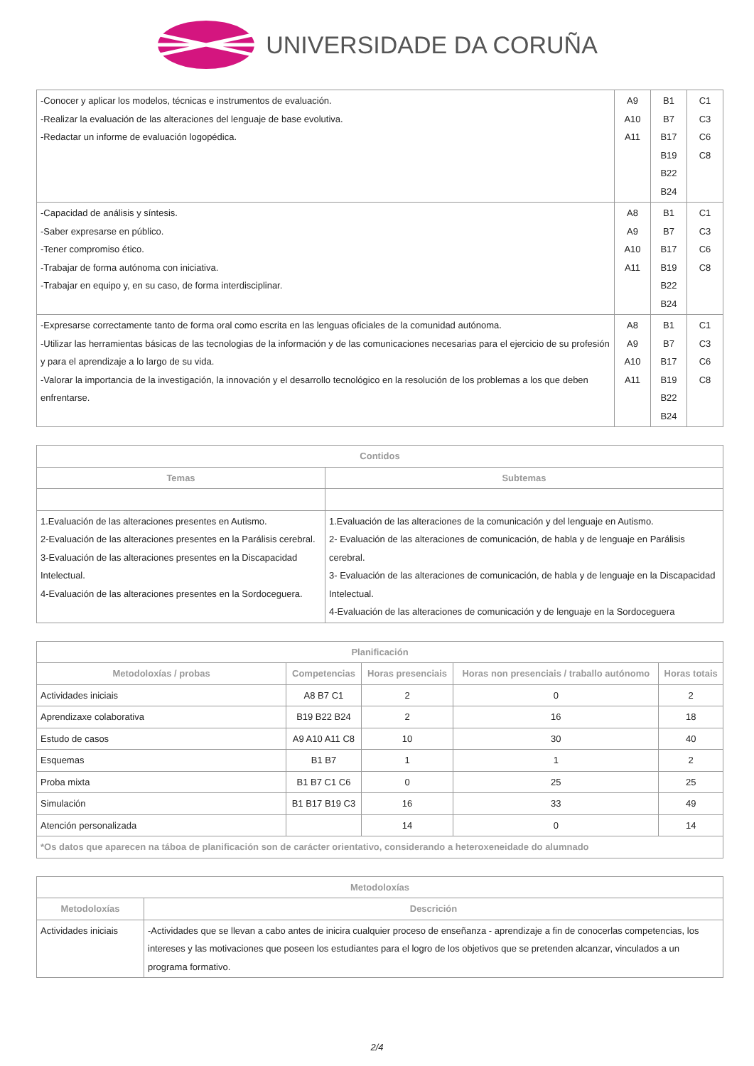UNIVERSIDADE DA CORUÑA
| -Conocer y aplicar los modelos, técnicas e instrumentos de evaluación. -Realizar la evaluación de las alteraciones del lenguaje de base evolutiva. -Redactar un informe de evaluación logopédica. | A9 A10 A11 | B1 B7 B17 B19 B22 B24 | C1 C3 C6 C8 |
| -Capacidad de análisis y síntesis. -Saber expresarse en público. -Tener compromiso ético. -Trabajar de forma autónoma con iniciativa. -Trabajar en equipo y, en su caso, de forma interdisciplinar. | A8 A9 A10 A11 | B1 B7 B17 B19 B22 B24 | C1 C3 C6 C8 |
| -Expresarse correctamente tanto de forma oral como escrita en las lenguas oficiales de la comunidad autónoma. -Utilizar las herramientas básicas de las tecnologias de la información y de las comunicaciones necesarias para el ejercicio de su profesión y para el aprendizaje a lo largo de su vida. -Valorar la importancia de la investigación, la innovación y el desarrollo tecnológico en la resolución de los problemas a los que deben enfrentarse. | A8 A9 A10 A11 | B1 B7 B17 B19 B22 B24 | C1 C3 C6 C8 |
| Contidos | |
| --- | --- |
| Temas | Subtemas |
| 1.Evaluación de las alteraciones presentes en Autismo. 2-Evaluación de las alteraciones presentes en la Parálisis cerebral. 3-Evaluación de las alteraciones presentes en la Discapacidad Intelectual. 4-Evaluación de las alteraciones presentes en la Sordoceguera. | 1.Evaluación de las alteraciones de la comunicación y del lenguaje en Autismo. 2- Evaluación de las alteraciones de comunicación, de habla y de lenguaje en Parálisis cerebral. 3- Evaluación de las alteraciones de comunicación, de habla y de lenguaje en la Discapacidad Intelectual. 4-Evaluación de las alteraciones de comunicación y de lenguaje en la Sordoceguera |
| Planificación | | | | |
| --- | --- | --- | --- | --- |
| Metodoloxías / probas | Competencias | Horas presenciais | Horas non presenciais / traballo autónomo | Horas totais |
| Actividades iniciais | A8 B7 C1 | 2 | 0 | 2 |
| Aprendizaxe colaborativa | B19 B22 B24 | 2 | 16 | 18 |
| Estudo de casos | A9 A10 A11 C8 | 10 | 30 | 40 |
| Esquemas | B1 B7 | 1 | 1 | 2 |
| Proba mixta | B1 B7 C1 C6 | 0 | 25 | 25 |
| Simulación | B1 B17 B19 C3 | 16 | 33 | 49 |
| Atención personalizada | | 14 | 0 | 14 |
| *Os datos que aparecen na táboa de planificación son de carácter orientativo, considerando a heteroxeneidade do alumnado | | | | |
| Metodoloxías | |
| --- | --- |
| Metodoloxías | Descrición |
| Actividades iniciais | -Actividades que se llevan a cabo antes de inicira cualquier proceso de enseñanza - aprendizaje a fin de conocerlas competencias, los intereses y las motivaciones que poseen los estudiantes para el logro de los objetivos que se pretenden alcanzar, vinculados a un programa formativo. |
2/4